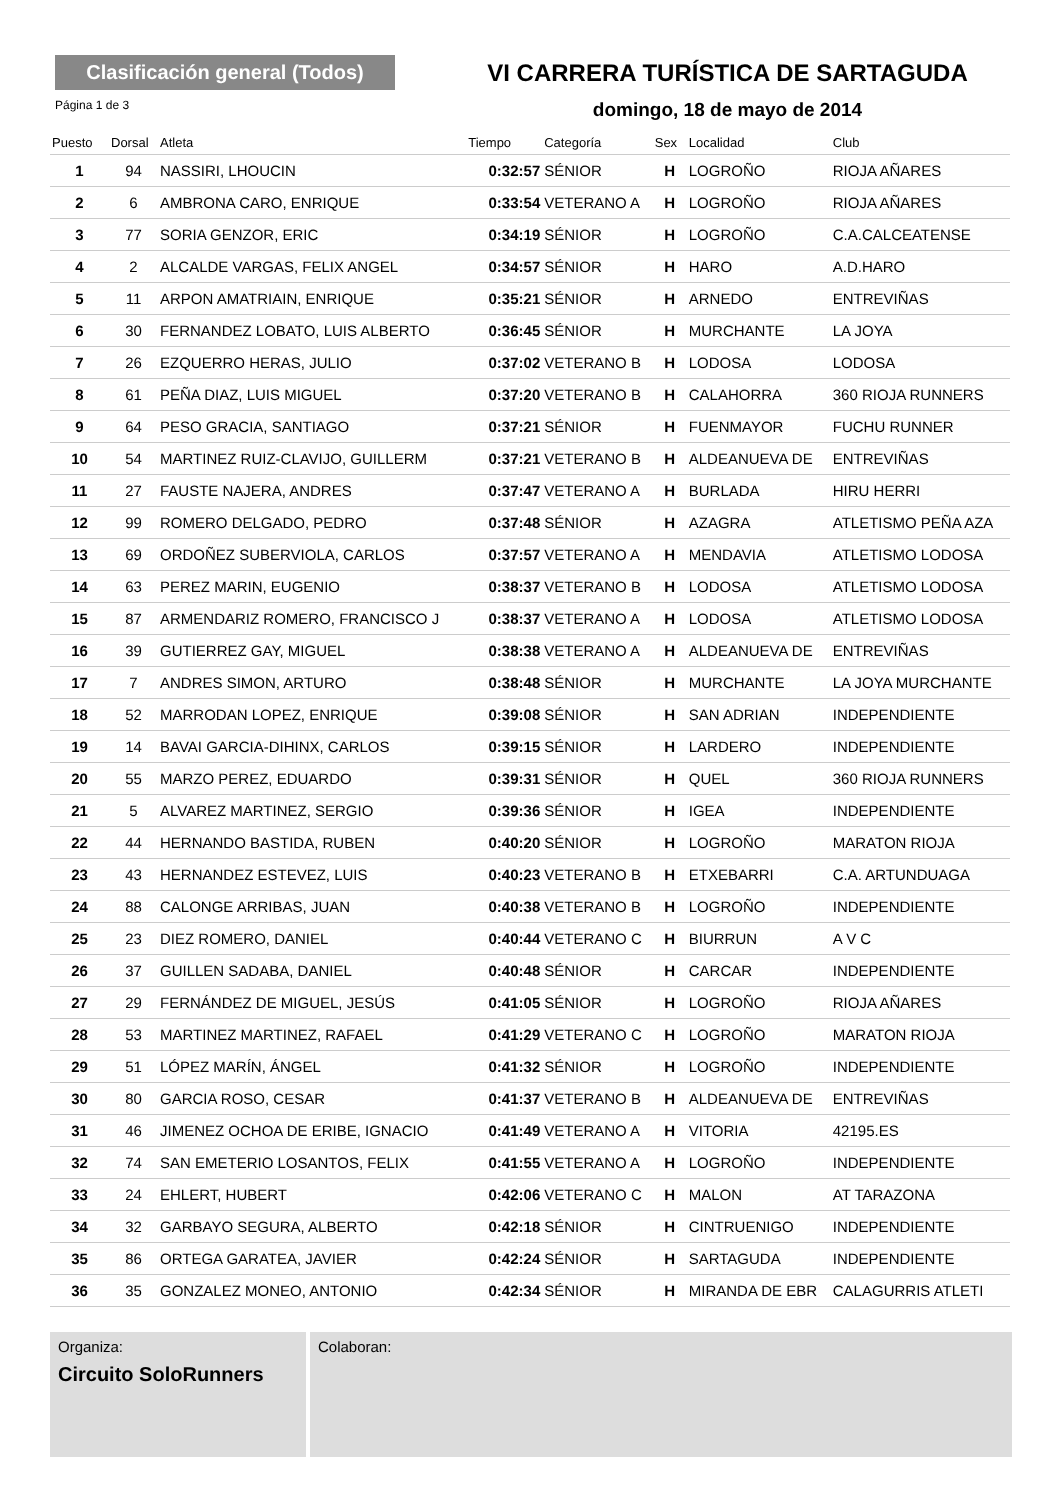Clasificación general (Todos)
Página 1 de 3
VI CARRERA TURÍSTICA DE SARTAGUDA
domingo, 18 de mayo de 2014
| Puesto | Dorsal | Atleta | Tiempo | Categoría | Sex | Localidad | Club |
| --- | --- | --- | --- | --- | --- | --- | --- |
| 1 | 94 | NASSIRI, LHOUCIN | 0:32:57 | SÉNIOR | H | LOGROÑO | RIOJA AÑARES |
| 2 | 6 | AMBRONA CARO, ENRIQUE | 0:33:54 | VETERANO A | H | LOGROÑO | RIOJA AÑARES |
| 3 | 77 | SORIA GENZOR, ERIC | 0:34:19 | SÉNIOR | H | LOGROÑO | C.A.CALCEATENSE |
| 4 | 2 | ALCALDE VARGAS, FELIX ANGEL | 0:34:57 | SÉNIOR | H | HARO | A.D.HARO |
| 5 | 11 | ARPON AMATRIAIN, ENRIQUE | 0:35:21 | SÉNIOR | H | ARNEDO | ENTREVIÑAS |
| 6 | 30 | FERNANDEZ LOBATO, LUIS ALBERTO | 0:36:45 | SÉNIOR | H | MURCHANTE | LA JOYA |
| 7 | 26 | EZQUERRO HERAS, JULIO | 0:37:02 | VETERANO B | H | LODOSA | LODOSA |
| 8 | 61 | PEÑA DIAZ, LUIS MIGUEL | 0:37:20 | VETERANO B | H | CALAHORRA | 360 RIOJA RUNNERS |
| 9 | 64 | PESO GRACIA, SANTIAGO | 0:37:21 | SÉNIOR | H | FUENMAYOR | FUCHU RUNNER |
| 10 | 54 | MARTINEZ RUIZ-CLAVIJO, GUILLERM | 0:37:21 | VETERANO B | H | ALDEANUEVA DE | ENTREVIÑAS |
| 11 | 27 | FAUSTE NAJERA, ANDRES | 0:37:47 | VETERANO A | H | BURLADA | HIRU HERRI |
| 12 | 99 | ROMERO DELGADO, PEDRO | 0:37:48 | SÉNIOR | H | AZAGRA | ATLETISMO PEÑA AZA |
| 13 | 69 | ORDOÑEZ SUBERVIOLA, CARLOS | 0:37:57 | VETERANO A | H | MENDAVIA | ATLETISMO LODOSA |
| 14 | 63 | PEREZ MARIN, EUGENIO | 0:38:37 | VETERANO B | H | LODOSA | ATLETISMO LODOSA |
| 15 | 87 | ARMENDARIZ ROMERO, FRANCISCO J | 0:38:37 | VETERANO A | H | LODOSA | ATLETISMO LODOSA |
| 16 | 39 | GUTIERREZ GAY, MIGUEL | 0:38:38 | VETERANO A | H | ALDEANUEVA DE | ENTREVIÑAS |
| 17 | 7 | ANDRES SIMON, ARTURO | 0:38:48 | SÉNIOR | H | MURCHANTE | LA JOYA MURCHANTE |
| 18 | 52 | MARRODAN LOPEZ, ENRIQUE | 0:39:08 | SÉNIOR | H | SAN ADRIAN | INDEPENDIENTE |
| 19 | 14 | BAVAI GARCIA-DIHINX, CARLOS | 0:39:15 | SÉNIOR | H | LARDERO | INDEPENDIENTE |
| 20 | 55 | MARZO PEREZ, EDUARDO | 0:39:31 | SÉNIOR | H | QUEL | 360 RIOJA RUNNERS |
| 21 | 5 | ALVAREZ MARTINEZ, SERGIO | 0:39:36 | SÉNIOR | H | IGEA | INDEPENDIENTE |
| 22 | 44 | HERNANDO BASTIDA, RUBEN | 0:40:20 | SÉNIOR | H | LOGROÑO | MARATON RIOJA |
| 23 | 43 | HERNANDEZ ESTEVEZ, LUIS | 0:40:23 | VETERANO B | H | ETXEBARRI | C.A. ARTUNDUAGA |
| 24 | 88 | CALONGE ARRIBAS, JUAN | 0:40:38 | VETERANO B | H | LOGROÑO | INDEPENDIENTE |
| 25 | 23 | DIEZ ROMERO, DANIEL | 0:40:44 | VETERANO C | H | BIURRUN | A V C |
| 26 | 37 | GUILLEN SADABA, DANIEL | 0:40:48 | SÉNIOR | H | CARCAR | INDEPENDIENTE |
| 27 | 29 | FERNÁNDEZ DE MIGUEL, JESÚS | 0:41:05 | SÉNIOR | H | LOGROÑO | RIOJA AÑARES |
| 28 | 53 | MARTINEZ MARTINEZ, RAFAEL | 0:41:29 | VETERANO C | H | LOGROÑO | MARATON RIOJA |
| 29 | 51 | LÓPEZ MARÍN, ÁNGEL | 0:41:32 | SÉNIOR | H | LOGROÑO | INDEPENDIENTE |
| 30 | 80 | GARCIA ROSO, CESAR | 0:41:37 | VETERANO B | H | ALDEANUEVA DE | ENTREVIÑAS |
| 31 | 46 | JIMENEZ OCHOA DE ERIBE, IGNACIO | 0:41:49 | VETERANO A | H | VITORIA | 42195.ES |
| 32 | 74 | SAN EMETERIO LOSANTOS, FELIX | 0:41:55 | VETERANO A | H | LOGROÑO | INDEPENDIENTE |
| 33 | 24 | EHLERT, HUBERT | 0:42:06 | VETERANO C | H | MALON | AT TARAZONA |
| 34 | 32 | GARBAYO SEGURA, ALBERTO | 0:42:18 | SÉNIOR | H | CINTRUENIGO | INDEPENDIENTE |
| 35 | 86 | ORTEGA GARATEA, JAVIER | 0:42:24 | SÉNIOR | H | SARTAGUDA | INDEPENDIENTE |
| 36 | 35 | GONZALEZ MONEO, ANTONIO | 0:42:34 | SÉNIOR | H | MIRANDA DE EBR | CALAGURRIS ATLETI |
Organiza:
Circuito SoloRunners
Colaboran: